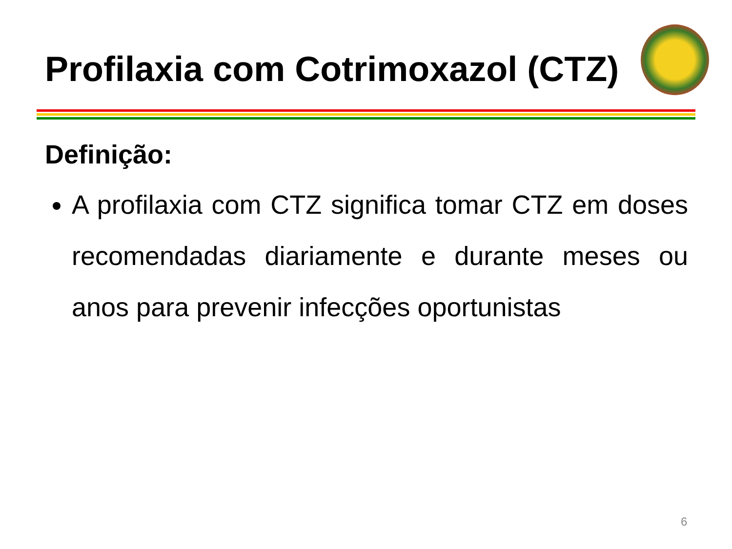Profilaxia com Cotrimoxazol (CTZ)
Definição:
A profilaxia com CTZ significa tomar CTZ em doses recomendadas diariamente e durante meses ou anos para prevenir infecções oportunistas
6